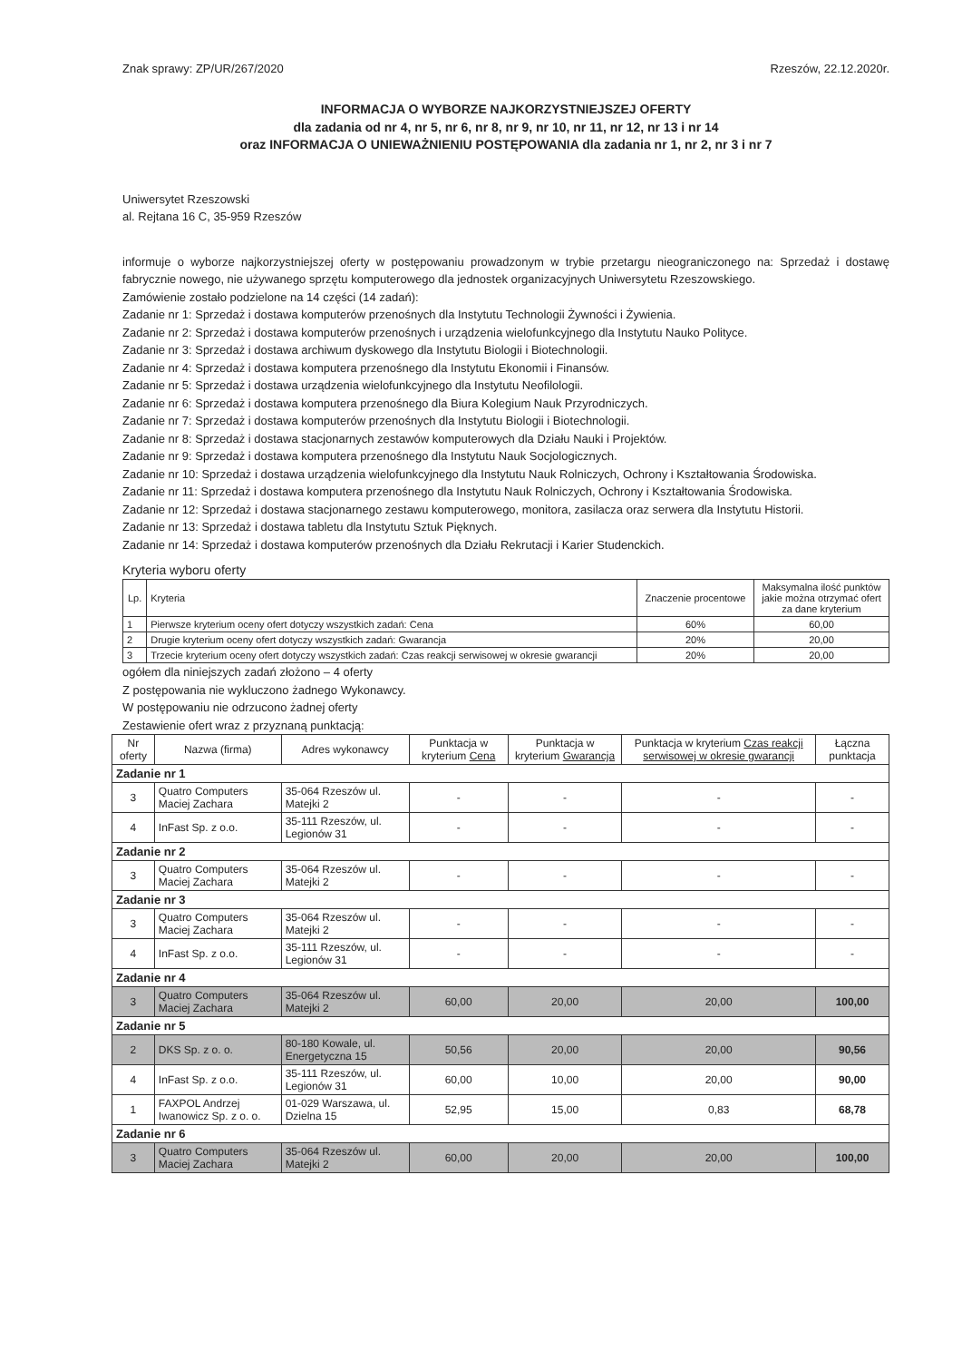Znak sprawy: ZP/UR/267/2020 Rzeszów, 22.12.2020r.
INFORMACJA O WYBORZE NAJKORZYSTNIEJSZEJ OFERTY
dla zadania od nr 4, nr 5, nr 6, nr 8, nr 9, nr 10, nr 11, nr 12, nr 13 i nr 14
oraz INFORMACJA O UNIEWAŻNIENIU POSTĘPOWANIA dla zadania nr 1, nr 2, nr 3 i nr 7
Uniwersytet Rzeszowski
al. Rejtana 16 C, 35-959 Rzeszów
informuje o wyborze najkorzystniejszej oferty w postępowaniu prowadzonym w trybie przetargu nieograniczonego na: Sprzedaż i dostawę fabrycznie nowego, nie używanego sprzętu komputerowego dla jednostek organizacyjnych Uniwersytetu Rzeszowskiego.
Zamówienie zostało podzielone na 14 części (14 zadań):
Zadanie nr 1: Sprzedaż i dostawa komputerów przenośnych dla Instytutu Technologii Żywności i Żywienia.
Zadanie nr 2: Sprzedaż i dostawa komputerów przenośnych i urządzenia wielofunkcyjnego dla Instytutu Nauko Polityce.
Zadanie nr 3: Sprzedaż i dostawa archiwum dyskowego dla Instytutu Biologii i Biotechnologii.
Zadanie nr 4: Sprzedaż i dostawa komputera przenośnego dla Instytutu Ekonomii i Finansów.
Zadanie nr 5: Sprzedaż i dostawa urządzenia wielofunkcyjnego dla Instytutu Neofilologii.
Zadanie nr 6: Sprzedaż i dostawa komputera przenośnego dla Biura Kolegium Nauk Przyrodniczych.
Zadanie nr 7: Sprzedaż i dostawa komputerów przenośnych dla Instytutu Biologii i Biotechnologii.
Zadanie nr 8: Sprzedaż i dostawa stacjonarnych zestawów komputerowych dla Działu Nauki i Projektów.
Zadanie nr 9: Sprzedaż i dostawa komputera przenośnego dla Instytutu Nauk Socjologicznych.
Zadanie nr 10: Sprzedaż i dostawa urządzenia wielofunkcyjnego dla Instytutu Nauk Rolniczych, Ochrony i Kształtowania Środowiska.
Zadanie nr 11: Sprzedaż i dostawa komputera przenośnego dla Instytutu Nauk Rolniczych, Ochrony i Kształtowania Środowiska.
Zadanie nr 12: Sprzedaż i dostawa stacjonarnego zestawu komputerowego, monitora, zasilacza oraz serwera dla Instytutu Historii.
Zadanie nr 13: Sprzedaż i dostawa tabletu dla Instytutu Sztuk Pięknych.
Zadanie nr 14: Sprzedaż i dostawa komputerów przenośnych dla Działu Rekrutacji i Karier Studenckich.
Kryteria wyboru oferty
| Lp. | Kryteria | Znaczenie procentowe | Maksymalna ilość punktów jakie można otrzymać ofert za dane kryterium |
| --- | --- | --- | --- |
| 1 | Pierwsze kryterium oceny ofert dotyczy wszystkich zadań: Cena | 60% | 60,00 |
| 2 | Drugie kryterium oceny ofert dotyczy wszystkich zadań: Gwarancja | 20% | 20,00 |
| 3 | Trzecie kryterium oceny ofert dotyczy wszystkich zadań: Czas reakcji serwisowej w okresie gwarancji | 20% | 20,00 |
ogółem dla niniejszych zadań złożono – 4 oferty
Z postępowania nie wykluczono żadnego Wykonawcy.
W postępowaniu nie odrzucono żadnej oferty
Zestawienie ofert wraz z przyznaną punktacją:
| Nr oferty | Nazwa (firma) | Adres wykonawcy | Punktacja w kryterium Cena | Punktacja w kryterium Gwarancja | Punktacja w kryterium Czas reakcji serwisowej w okresie gwarancji | Łączna punktacja |
| Zadanie nr 1 | | | | | | |
| 3 | Quatro Computers Maciej Zachara | 35-064 Rzeszów ul. Matejki 2 | - | - | - | - |
| 4 | InFast Sp. z o.o. | 35-111 Rzeszów, ul. Legionów 31 | - | - | - | - |
| Zadanie nr 2 | | | | | | |
| 3 | Quatro Computers Maciej Zachara | 35-064 Rzeszów ul. Matejki 2 | - | - | - | - |
| Zadanie nr 3 | | | | | | |
| 3 | Quatro Computers Maciej Zachara | 35-064 Rzeszów ul. Matejki 2 | - | - | - | - |
| 4 | InFast Sp. z o.o. | 35-111 Rzeszów, ul. Legionów 31 | - | - | - | - |
| Zadanie nr 4 | | | | | | |
| 3 | Quatro Computers Maciej Zachara | 35-064 Rzeszów ul. Matejki 2 | 60,00 | 20,00 | 20,00 | 100,00 |
| Zadanie nr 5 | | | | | | |
| 2 | DKS Sp. z o. o. | 80-180 Kowale, ul. Energetyczna 15 | 50,56 | 20,00 | 20,00 | 90,56 |
| 4 | InFast Sp. z o.o. | 35-111 Rzeszów, ul. Legionów 31 | 60,00 | 10,00 | 20,00 | 90,00 |
| 1 | FAXPOL Andrzej Iwanowicz Sp. z o. o. | 01-029 Warszawa, ul. Dzielna 15 | 52,95 | 15,00 | 0,83 | 68,78 |
| Zadanie nr 6 | | | | | | |
| 3 | Quatro Computers Maciej Zachara | 35-064 Rzeszów ul. Matejki 2 | 60,00 | 20,00 | 20,00 | 100,00 |